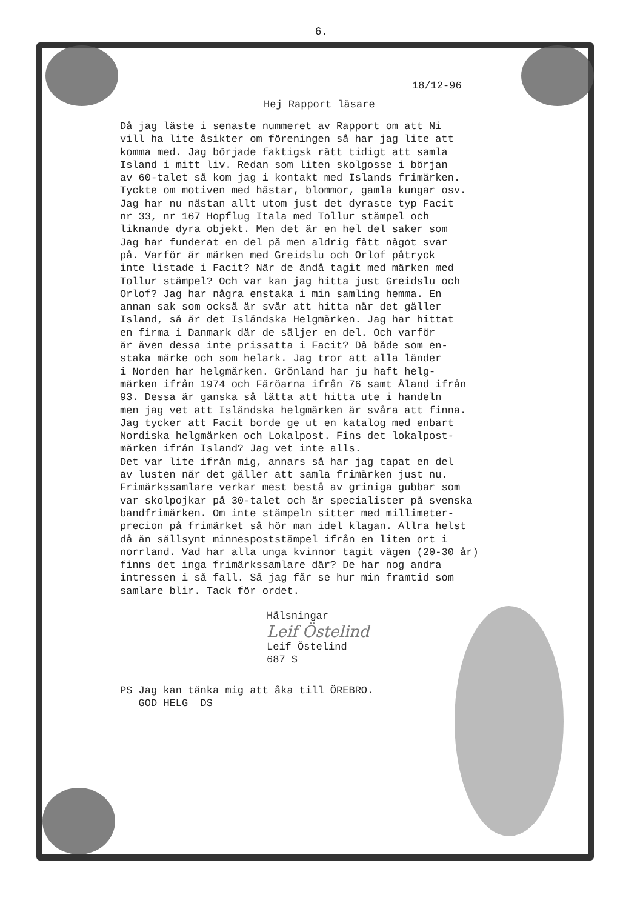6.
18/12-96
Hej Rapport läsare
Då jag läste i senaste nummeret av Rapport om att Ni vill ha lite åsikter om föreningen så har jag lite att komma med. Jag började faktigsk rätt tidigt att samla Island i mitt liv. Redan som liten skolgosse i början av 60-talet så kom jag i kontakt med Islands frimärken. Tyckte om motiven med hästar, blommor, gamla kungar osv. Jag har nu nästan allt utom just det dyraste typ Facit nr 33, nr 167 Hopflug Itala med Tollur stämpel och liknande dyra objekt. Men det är en hel del saker som Jag har funderat en del på men aldrig fått något svar på. Varför är märken med Greidslu och Orlof påtryck inte listade i Facit? När de ändå tagit med märken med Tollur stämpel? Och var kan jag hitta just Greidslu och Orlof? Jag har några enstaka i min samling hemma. En annan sak som också är svår att hitta när det gäller Island, så är det Isländska Helgmärken. Jag har hittat en firma i Danmark där de säljer en del. Och varför är även dessa inte prissatta i Facit? Då både som en- staka märke och som helark. Jag tror att alla länder i Norden har helgmärken. Grönland har ju haft helg- märken ifrån 1974 och Färöarna ifrån 76 samt Åland ifrån 93. Dessa är ganska så lätta att hitta ute i handeln men jag vet att Isländska helgmärken är svåra att finna. Jag tycker att Facit borde ge ut en katalog med enbart Nordiska helgmärken och Lokalpost. Fins det lokalpost- märken ifrån Island? Jag vet inte alls. Det var lite ifrån mig, annars så har jag tapat en del av lusten när det gäller att samla frimärken just nu. Frimärkssamlare verkar mest bestå av griniga gubbar som var skolpojkar på 30-talet och är specialister på svenska bandfrimärken. Om inte stämpeln sitter med millimeter- precion på frimärket så hör man idel klagan. Allra helst då än sällsynt minnespoststämpel ifrån en liten ort i norrland. Vad har alla unga kvinnor tagit vägen (20-30 år) finns det inga frimärkssamlare där? De har nog andra intressen i så fall. Så jag får se hur min framtid som samlare blir. Tack för ordet.
Hälsningar
Leif Östelind
Leif Östelind 687 S
PS Jag kan tänka mig att åka till ÖREBRO. GOD HELG DS